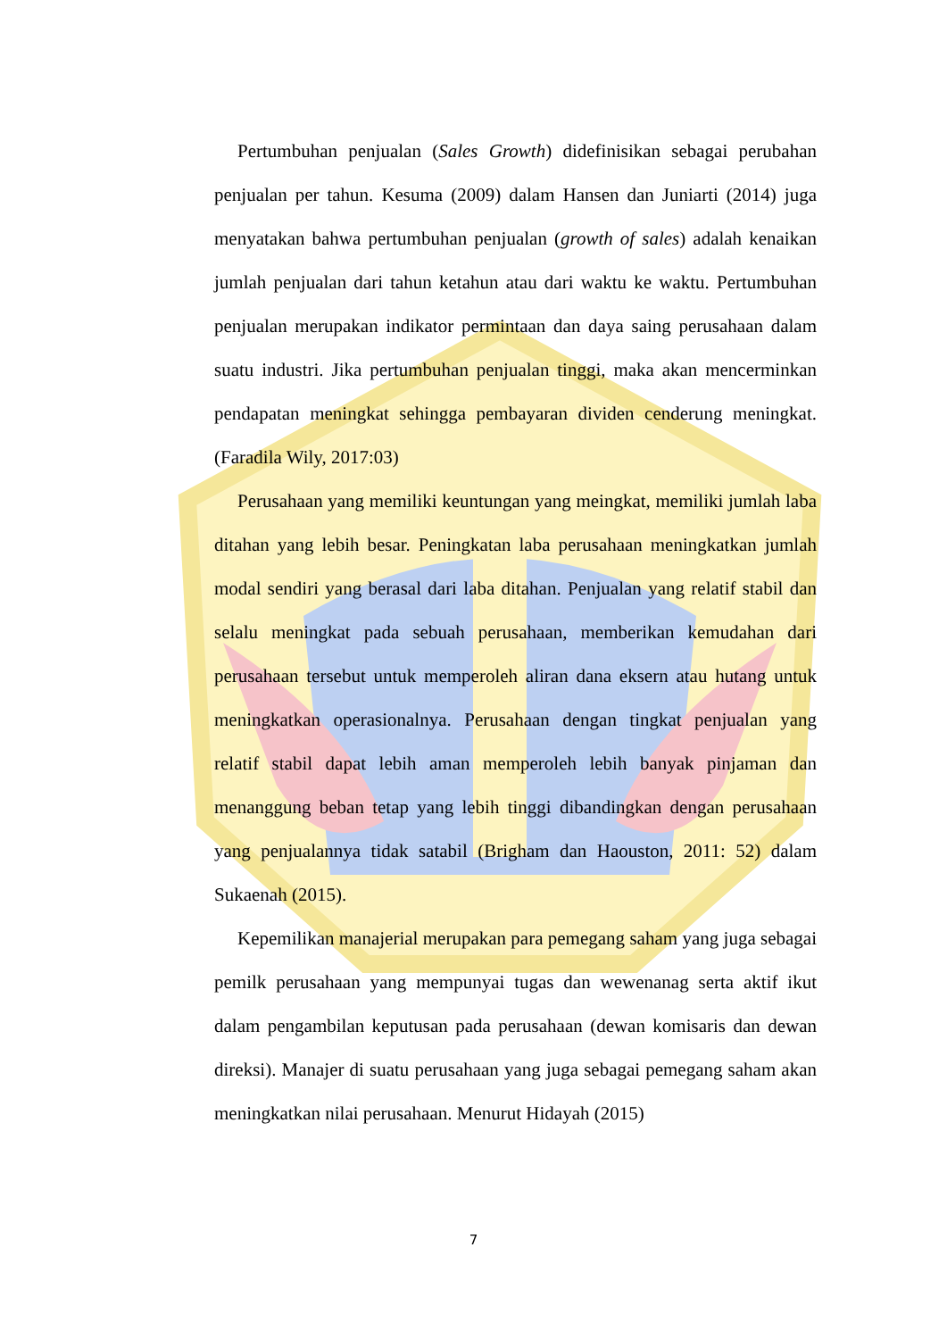Pertumbuhan penjualan (Sales Growth) didefinisikan sebagai perubahan penjualan per tahun. Kesuma (2009) dalam Hansen dan Juniarti (2014) juga menyatakan bahwa pertumbuhan penjualan (growth of sales) adalah kenaikan jumlah penjualan dari tahun ketahun atau dari waktu ke waktu. Pertumbuhan penjualan merupakan indikator permintaan dan daya saing perusahaan dalam suatu industri. Jika pertumbuhan penjualan tinggi, maka akan mencerminkan pendapatan meningkat sehingga pembayaran dividen cenderung meningkat. (Faradila Wily, 2017:03)
Perusahaan yang memiliki keuntungan yang meingkat, memiliki jumlah laba ditahan yang lebih besar. Peningkatan laba perusahaan meningkatkan jumlah modal sendiri yang berasal dari laba ditahan. Penjualan yang relatif stabil dan selalu meningkat pada sebuah perusahaan, memberikan kemudahan dari perusahaan tersebut untuk memperoleh aliran dana eksern atau hutang untuk meningkatkan operasionalnya. Perusahaan dengan tingkat penjualan yang relatif stabil dapat lebih aman memperoleh lebih banyak pinjaman dan menanggung beban tetap yang lebih tinggi dibandingkan dengan perusahaan yang penjualannya tidak satabil (Brigham dan Haouston, 2011: 52) dalam Sukaenah (2015).
Kepemilikan manajerial merupakan para pemegang saham yang juga sebagai pemilk perusahaan yang mempunyai tugas dan wewenanag serta aktif ikut dalam pengambilan keputusan pada perusahaan (dewan komisaris dan dewan direksi). Manajer di suatu perusahaan yang juga sebagai pemegang saham akan meningkatkan nilai perusahaan. Menurut Hidayah (2015)
7